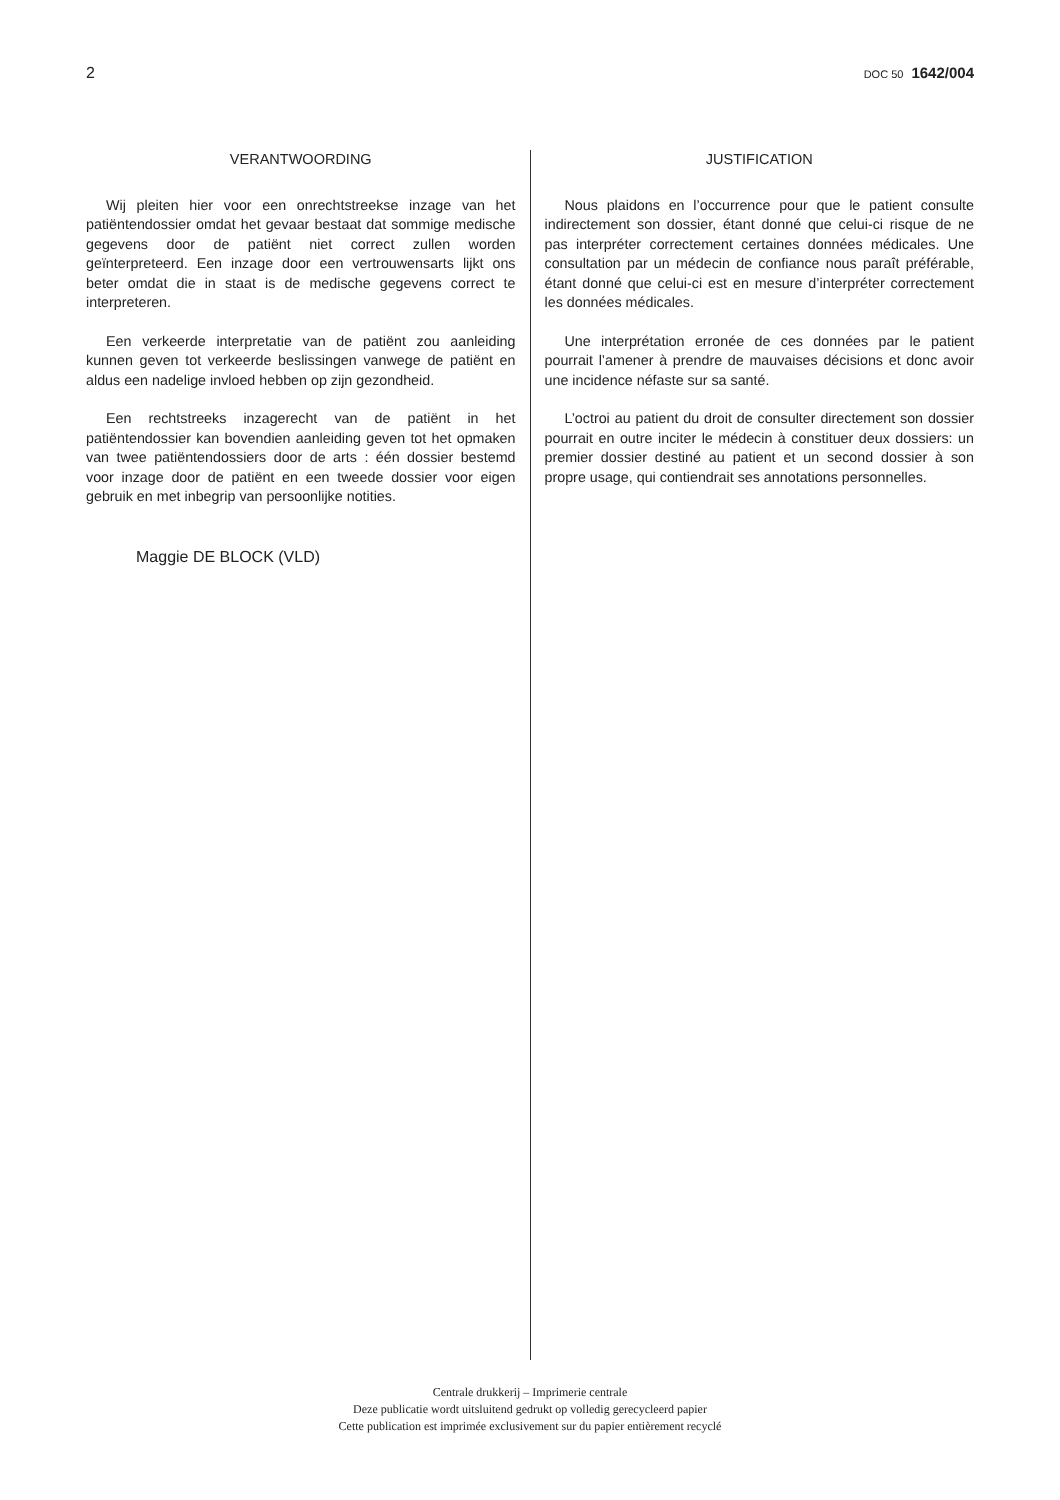2 DOC 50 1642/004
VERANTWOORDING
Wij pleiten hier voor een onrechtstreekse inzage van het patiëntendossier omdat het gevaar bestaat dat sommige medische gegevens door de patiënt niet correct zullen worden geïnterpreteerd. Een inzage door een vertrouwensarts lijkt ons beter omdat die in staat is de medische gegevens correct te interpreteren.
Een verkeerde interpretatie van de patiënt zou aanleiding kunnen geven tot verkeerde beslissingen vanwege de patiënt en aldus een nadelige invloed hebben op zijn gezondheid.
Een rechtstreeks inzagerecht van de patiënt in het patiëntendossier kan bovendien aanleiding geven tot het opmaken van twee patiëntendossiers door de arts : één dossier bestemd voor inzage door de patiënt en een tweede dossier voor eigen gebruik en met inbegrip van persoonlijke notities.
Maggie DE BLOCK (VLD)
JUSTIFICATION
Nous plaidons en l’occurrence pour que le patient consulte indirectement son dossier, étant donné que celui-ci risque de ne pas interpréter correctement certaines données médicales. Une consultation par un médecin de confiance nous paraît préférable, étant donné que celui-ci est en mesure d’interpréter correctement les données médicales.
Une interprétation erronée de ces données par le patient pourrait l’amener à prendre de mauvaises décisions et donc avoir une incidence néfaste sur sa santé.
L’octroi au patient du droit de consulter directement son dossier pourrait en outre inciter le médecin à constituer deux dossiers: un premier dossier destiné au patient et un second dossier à son propre usage, qui contiendrait ses annotations personnelles.
Centrale drukkerij – Imprimerie centrale
Deze publicatie wordt uitsluitend gedrukt op volledig gerecycleerd papier
Cette publication est imprimée exclusivement sur du papier entièrement recyclé